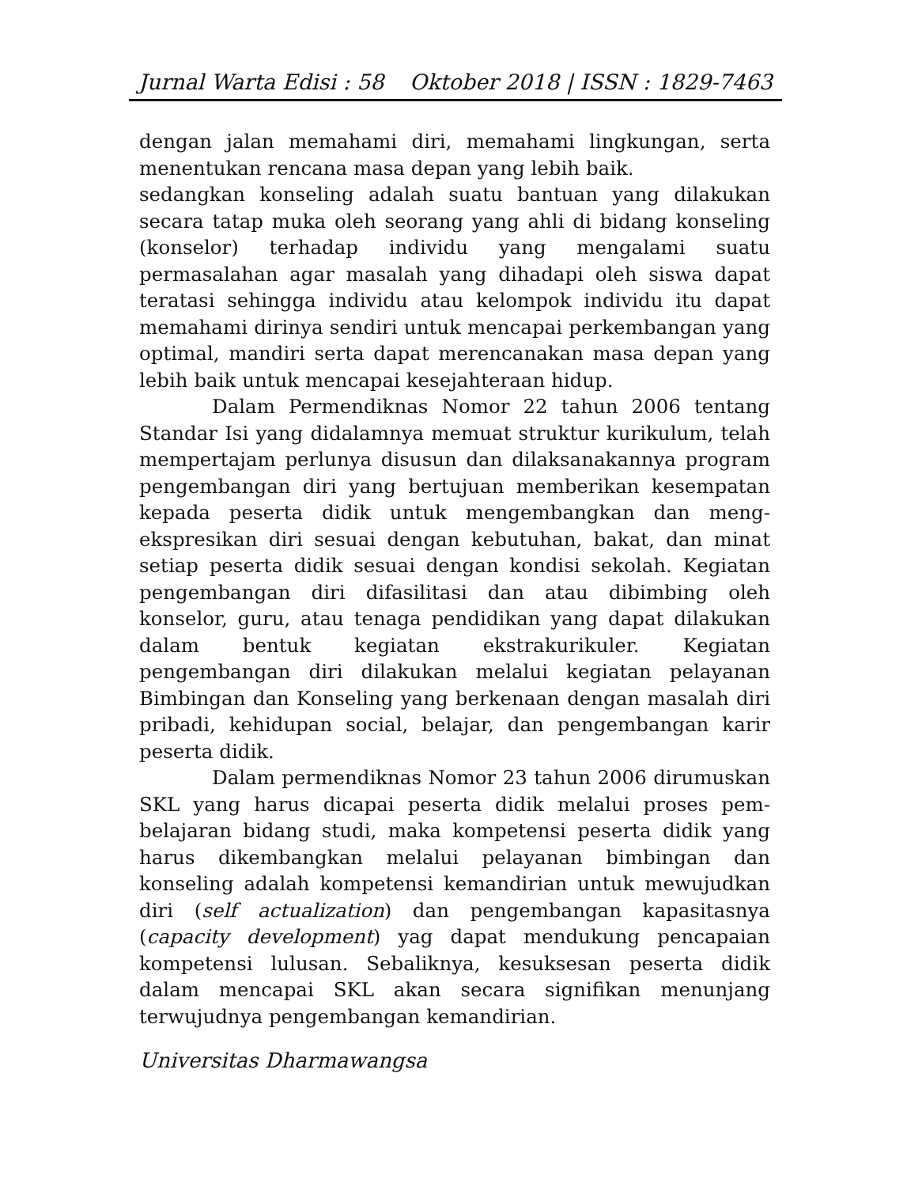Jurnal Warta Edisi : 58 Oktober 2018 | ISSN : 1829-7463
dengan jalan memahami diri, memahami lingkungan, serta menentukan rencana masa depan yang lebih baik.
sedangkan konseling adalah suatu bantuan yang dilakukan secara tatap muka oleh seorang yang ahli di bidang konseling (konselor) terhadap individu yang mengalami suatu permasalahan agar masalah yang dihadapi oleh siswa dapat teratasi sehingga individu atau kelompok individu itu dapat memahami dirinya sendiri untuk mencapai perkembangan yang optimal, mandiri serta dapat merencanakan masa depan yang lebih baik untuk mencapai kesejahteraan hidup.
Dalam Permendiknas Nomor 22 tahun 2006 tentang Standar Isi yang didalamnya memuat struktur kurikulum, telah mempertajam perlunya disusun dan dilaksanakannya program pengembangan diri yang bertujuan memberikan kesempatan kepada peserta didik untuk mengembangkan dan meng-ekspresikan diri sesuai dengan kebutuhan, bakat, dan minat setiap peserta didik sesuai dengan kondisi sekolah. Kegiatan pengembangan diri difasilitasi dan atau dibimbing oleh konselor, guru, atau tenaga pendidikan yang dapat dilakukan dalam bentuk kegiatan ekstrakurikuler. Kegiatan pengembangan diri dilakukan melalui kegiatan pelayanan Bimbingan dan Konseling yang berkenaan dengan masalah diri pribadi, kehidupan social, belajar, dan pengembangan karir peserta didik.
Dalam permendiknas Nomor 23 tahun 2006 dirumuskan SKL yang harus dicapai peserta didik melalui proses pem-belajaran bidang studi, maka kompetensi peserta didik yang harus dikembangkan melalui pelayanan bimbingan dan konseling adalah kompetensi kemandirian untuk mewujudkan diri (self actualization) dan pengembangan kapasitasnya (capacity development) yag dapat mendukung pencapaian kompetensi lulusan. Sebaliknya, kesuksesan peserta didik dalam mencapai SKL akan secara signifikan menunjang terwujudnya pengembangan kemandirian.
Universitas Dharmawangsa